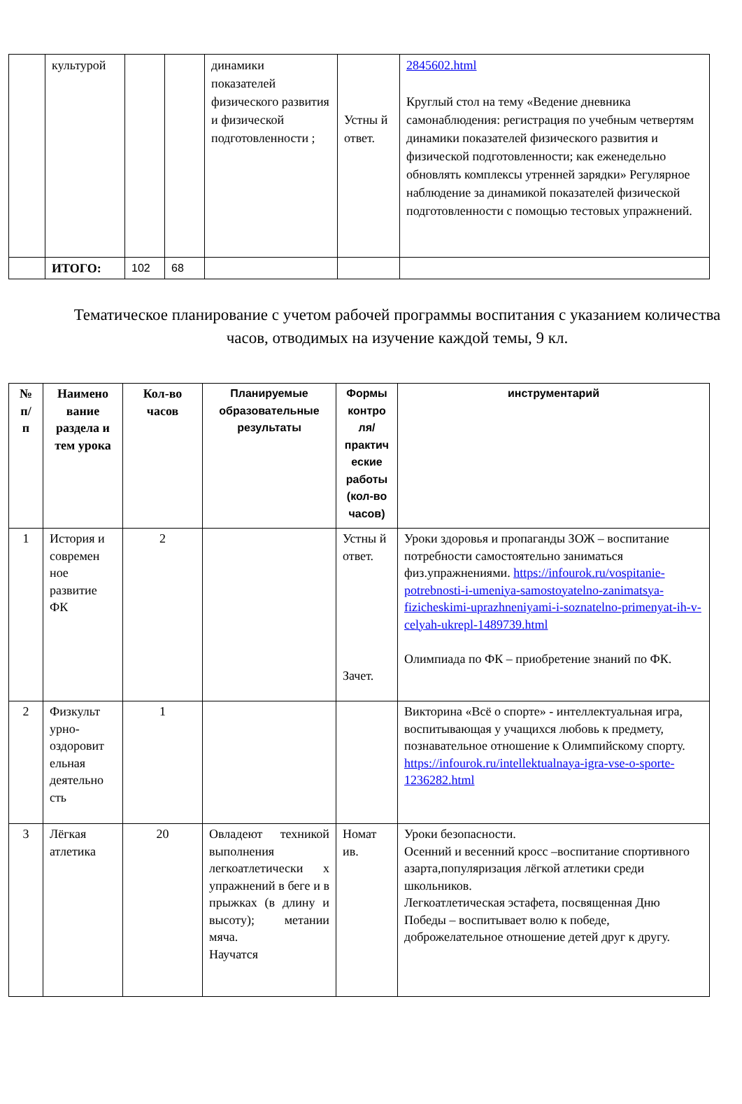| | культурой | | | динамики показателей физического развития и физической подготовленности ; | Устны й ответ. | 2845602.html Круглый стол на тему «Ведение дневника самонаблюдения: регистрация по учебным четвертям динамики показателей физического развития и физической подготовленности; как еженедельно обновлять комплексы утренней зарядки» Регулярное наблюдение за динамикой показателей физической подготовленности с помощью тестовых упражнений. |
| | ИТОГО: | 102 | 68 | | | |
Тематическое планирование с учетом рабочей программы воспитания с указанием количества часов, отводимых на изучение каждой темы, 9 кл.
| № п/ п | Наимено вание раздела и тем урока | Кол-во часов | Планируемые образовательные результаты | Формы контро ля/ практич еские работы (кол-во часов) | инструментарий |
| --- | --- | --- | --- | --- | --- |
| 1 | История и современ ное развитие ФК | 2 | | Устны й ответ. Зачет. | Уроки здоровья и пропаганды ЗОЖ – воспитание потребности самостоятельно заниматься физ.упражнениями. https://infourok.ru/vospitanie-potrebnosti-i-umeniya-samostoyatelno-zanimatsya-fizicheskimi-uprazhneniyami-i-soznatelno-primenyat-ih-v-celyah-ukrepl-1489739.html Олимпиада по ФК – приобретение знаний по ФК. |
| 2 | Физкульт урно-оздоровит ельная деятельно сть | 1 | | | Викторина «Всё о спорте» - интеллектуальная игра, воспитывающая у учащихся любовь к предмету, познавательное отношение к Олимпийскому спорту. https://infourok.ru/intellektualnaya-igra-vse-o-sporte-1236282.html |
| 3 | Лёгкая атлетика | 20 | Овладеют техникой выполнения легкоатлетически х упражнений в беге и в прыжках (в длину и высоту); метании мяча. Научатся | Номат ив. | Уроки безопасности. Осенний и весенний кросс –воспитание спортивного азарта,популяризация лёгкой атлетики среди школьников. Легкоатлетическая эстафета, посвященная Дню Победы – воспитывает волю к победе, доброжелательное отношение детей друг к другу. |